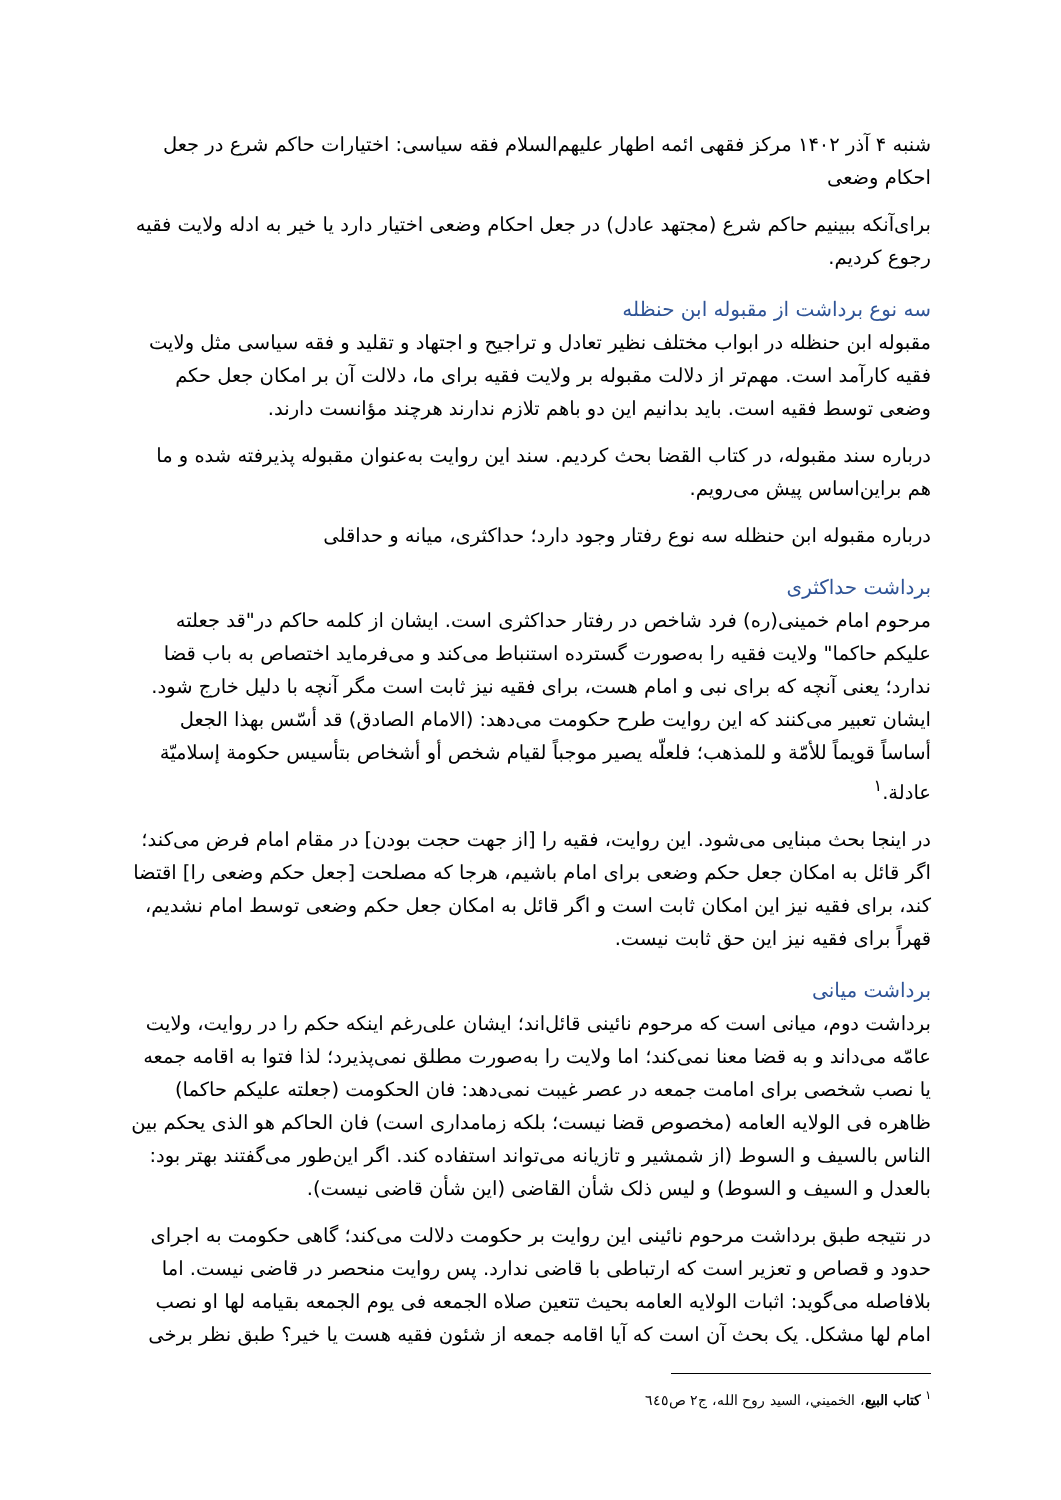شنبه ۴ آذر ۱۴۰۲ مرکز فقهی ائمه اطهار علیهم‌السلام فقه سیاسی: اختیارات حاکم شرع در جعل احکام وضعی
برای‌آنکه ببینیم حاکم شرع (مجتهد عادل) در جعل احکام وضعی اختیار دارد یا خیر به ادله ولایت فقیه رجوع کردیم.
سه نوع برداشت از مقبوله ابن حنظله
مقبوله ابن حنظله در ابواب مختلف نظیر تعادل و تراجیح و اجتهاد و تقلید و فقه سیاسی مثل ولایت فقیه کارآمد است. مهم‌تر از دلالت مقبوله بر ولایت فقیه برای ما، دلالت آن بر امکان جعل حکم وضعی توسط فقیه است. باید بدانیم این دو باهم تلازم ندارند هرچند مؤانست دارند.
درباره سند مقبوله، در کتاب القضا بحث کردیم. سند این روایت به‌عنوان مقبوله پذیرفته شده و ما هم براین‌اساس پیش می‌رویم.
درباره مقبوله ابن حنظله سه نوع رفتار وجود دارد؛ حداکثری، میانه و حداقلی
برداشت حداکثری
مرحوم امام خمینی(ره) فرد شاخص در رفتار حداکثری است. ایشان از کلمه حاکم در"قد جعلته علیکم حاکما" ولایت فقیه را به‌صورت گسترده استنباط می‌کند و می‌فرماید اختصاص به باب قضا ندارد؛ یعنی آنچه که برای نبی و امام هست، برای فقیه نیز ثابت است مگر آنچه با دلیل خارج شود. ایشان تعبیر می‌کنند که این روایت طرح حکومت می‌دهد: (الامام الصادق) قد أسّس بهذا الجعل أساساً قویماً للأمّة و للمذهب؛ فلعلّه یصیر موجباً لقیام شخص أو أشخاص بتأسیس حکومة إسلامیّة عادلة.<sup>۱</sup>
در اینجا بحث مبنایی می‌شود. این روایت، فقیه را [از جهت حجت بودن] در مقام امام فرض می‌کند؛ اگر قائل به امکان جعل حکم وضعی برای امام باشیم، هرجا که مصلحت [جعل حکم وضعی را] اقتضا کند، برای فقیه نیز این امکان ثابت است و اگر قائل به امکان جعل حکم وضعی توسط امام نشدیم، قهراً برای فقیه نیز این حق ثابت نیست.
برداشت میانی
برداشت دوم، میانی است که مرحوم نائینی قائل‌اند؛ ایشان علی‌رغم اینکه حکم را در روایت، ولایت عامّه می‌داند و به قضا معنا نمی‌کند؛ اما ولایت را به‌صورت مطلق نمی‌پذیرد؛ لذا فتوا به اقامه جمعه یا نصب شخصی برای امامت جمعه در عصر غیبت نمی‌دهد: فان الحکومت (جعلته علیکم حاکما) ظاهره فی الولایه العامه (مخصوص قضا نیست؛ بلکه زمامداری است) فان الحاکم هو الذی یحکم بین الناس بالسیف و السوط (از شمشیر و تازیانه می‌تواند استفاده کند. اگر این‌طور می‌گفتند بهتر بود: بالعدل و السیف و السوط) و لیس ذلک شأن القاضی (این شأن قاضی نیست).
در نتیجه طبق برداشت مرحوم نائینی این روایت بر حکومت دلالت می‌کند؛ گاهی حکومت به اجرای حدود و قصاص و تعزیر است که ارتباطی با قاضی ندارد. پس روایت منحصر در قاضی نیست. اما بلافاصله می‌گوید: اثبات الولایه العامه بحیث تتعین صلاه الجمعه فی یوم الجمعه بقیامه لها او نصب امام لها مشکل. یک بحث آن است که آیا اقامه جمعه از شئون فقیه هست یا خیر؟ طبق نظر برخی
<sup>۱</sup> كتاب البيع، الخميني، السيد روح الله، ج۲ ص٦٤٥